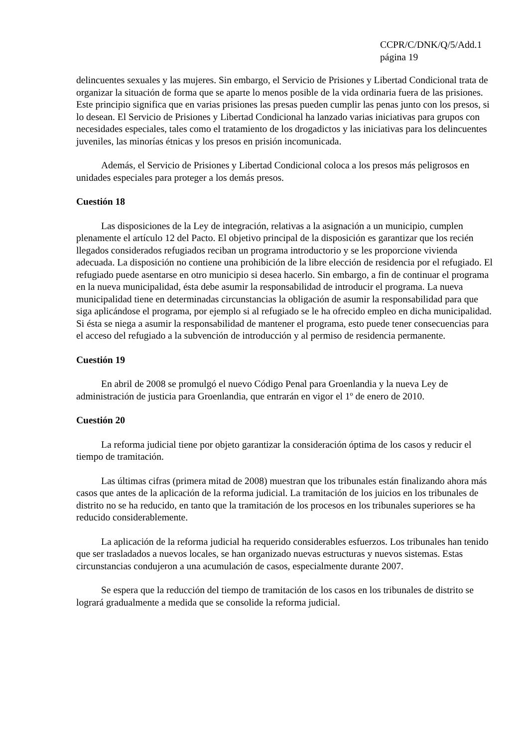CCPR/C/DNK/Q/5/Add.1
página 19
delincuentes sexuales y las mujeres. Sin embargo, el Servicio de Prisiones y Libertad Condicional trata de organizar la situación de forma que se aparte lo menos posible de la vida ordinaria fuera de las prisiones. Este principio significa que en varias prisiones las presas pueden cumplir las penas junto con los presos, si lo desean. El Servicio de Prisiones y Libertad Condicional ha lanzado varias iniciativas para grupos con necesidades especiales, tales como el tratamiento de los drogadictos y las iniciativas para los delincuentes juveniles, las minorías étnicas y los presos en prisión incomunicada.
Además, el Servicio de Prisiones y Libertad Condicional coloca a los presos más peligrosos en unidades especiales para proteger a los demás presos.
Cuestión 18
Las disposiciones de la Ley de integración, relativas a la asignación a un municipio, cumplen plenamente el artículo 12 del Pacto. El objetivo principal de la disposición es garantizar que los recién llegados considerados refugiados reciban un programa introductorio y se les proporcione vivienda adecuada. La disposición no contiene una prohibición de la libre elección de residencia por el refugiado. El refugiado puede asentarse en otro municipio si desea hacerlo. Sin embargo, a fin de continuar el programa en la nueva municipalidad, ésta debe asumir la responsabilidad de introducir el programa. La nueva municipalidad tiene en determinadas circunstancias la obligación de asumir la responsabilidad para que siga aplicándose el programa, por ejemplo si al refugiado se le ha ofrecido empleo en dicha municipalidad. Si ésta se niega a asumir la responsabilidad de mantener el programa, esto puede tener consecuencias para el acceso del refugiado a la subvención de introducción y al permiso de residencia permanente.
Cuestión 19
En abril de 2008 se promulgó el nuevo Código Penal para Groenlandia y la nueva Ley de administración de justicia para Groenlandia, que entrarán en vigor el 1º de enero de 2010.
Cuestión 20
La reforma judicial tiene por objeto garantizar la consideración óptima de los casos y reducir el tiempo de tramitación.
Las últimas cifras (primera mitad de 2008) muestran que los tribunales están finalizando ahora más casos que antes de la aplicación de la reforma judicial. La tramitación de los juicios en los tribunales de distrito no se ha reducido, en tanto que la tramitación de los procesos en los tribunales superiores se ha reducido considerablemente.
La aplicación de la reforma judicial ha requerido considerables esfuerzos. Los tribunales han tenido que ser trasladados a nuevos locales, se han organizado nuevas estructuras y nuevos sistemas. Estas circunstancias condujeron a una acumulación de casos, especialmente durante 2007.
Se espera que la reducción del tiempo de tramitación de los casos en los tribunales de distrito se logrará gradualmente a medida que se consolide la reforma judicial.